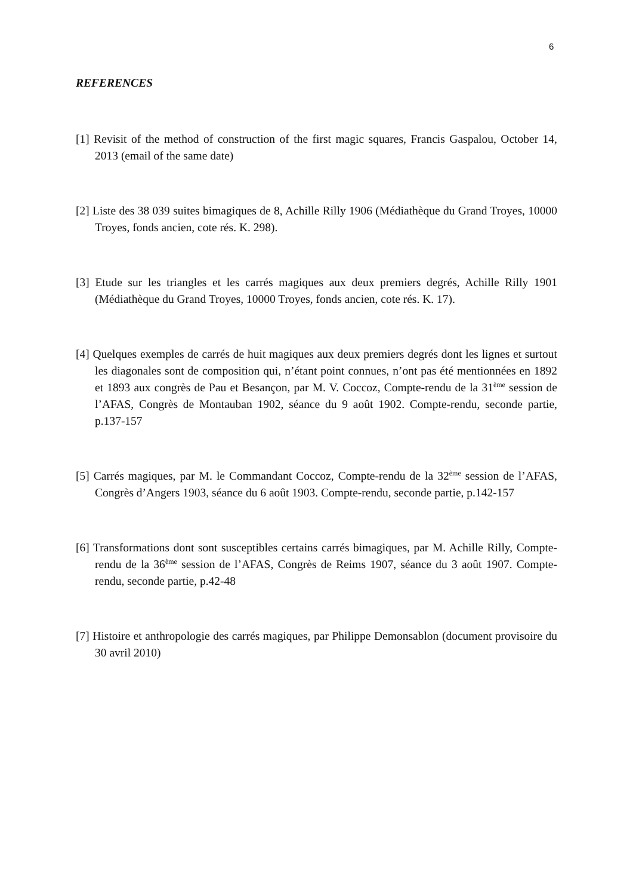6
REFERENCES
[1] Revisit of the method of construction of the first magic squares, Francis Gaspalou, October 14, 2013 (email of the same date)
[2] Liste des 38 039 suites bimagiques de 8, Achille Rilly 1906 (Médiathèque du Grand Troyes, 10000 Troyes, fonds ancien, cote rés. K. 298).
[3] Etude sur les triangles et les carrés magiques aux deux premiers degrés, Achille Rilly 1901 (Médiathèque du Grand Troyes, 10000 Troyes, fonds ancien, cote rés. K. 17).
[4] Quelques exemples de carrés de huit magiques aux deux premiers degrés dont les lignes et surtout les diagonales sont de composition qui, n’étant point connues, n’ont pas été mentionnées en 1892 et 1893 aux congrès de Pau et Besançon, par M. V. Coccoz, Compte-rendu de la 31<sup>ème</sup> session de l’AFAS, Congrès de Montauban 1902, séance du 9 août 1902. Compte-rendu, seconde partie, p.137-157
[5] Carrés magiques, par M. le Commandant Coccoz, Compte-rendu de la 32<sup>ème</sup> session de l’AFAS, Congrès d’Angers 1903, séance du 6 août 1903. Compte-rendu, seconde partie, p.142-157
[6] Transformations dont sont susceptibles certains carrés bimagiques, par M. Achille Rilly, Compte-rendu de la 36<sup>ème</sup> session de l’AFAS, Congrès de Reims 1907, séance du 3 août 1907. Compte-rendu, seconde partie, p.42-48
[7] Histoire et anthropologie des carrés magiques, par Philippe Demonsablon (document provisoire du 30 avril 2010)